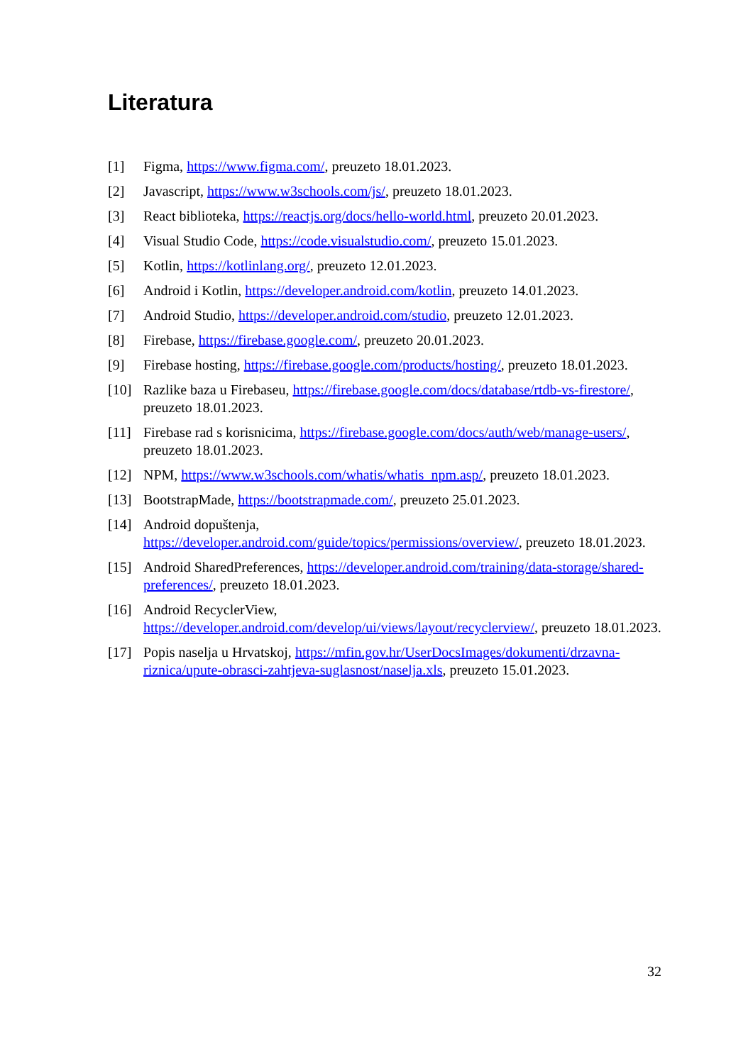Literatura
[1] Figma, https://www.figma.com/, preuzeto 18.01.2023.
[2] Javascript, https://www.w3schools.com/js/, preuzeto 18.01.2023.
[3] React biblioteka, https://reactjs.org/docs/hello-world.html, preuzeto 20.01.2023.
[4] Visual Studio Code, https://code.visualstudio.com/, preuzeto 15.01.2023.
[5] Kotlin, https://kotlinlang.org/, preuzeto 12.01.2023.
[6] Android i Kotlin, https://developer.android.com/kotlin, preuzeto 14.01.2023.
[7] Android Studio, https://developer.android.com/studio, preuzeto 12.01.2023.
[8] Firebase, https://firebase.google.com/, preuzeto 20.01.2023.
[9] Firebase hosting, https://firebase.google.com/products/hosting/, preuzeto 18.01.2023.
[10] Razlike baza u Firebaseu, https://firebase.google.com/docs/database/rtdb-vs-firestore/, preuzeto 18.01.2023.
[11] Firebase rad s korisnicima, https://firebase.google.com/docs/auth/web/manage-users/, preuzeto 18.01.2023.
[12] NPM, https://www.w3schools.com/whatis/whatis_npm.asp/, preuzeto 18.01.2023.
[13] BootstrapMade, https://bootstrapmade.com/, preuzeto 25.01.2023.
[14] Android dopuštenja,
https://developer.android.com/guide/topics/permissions/overview/, preuzeto 18.01.2023.
[15] Android SharedPreferences, https://developer.android.com/training/data-storage/shared-preferences/, preuzeto 18.01.2023.
[16] Android RecyclerView,
https://developer.android.com/develop/ui/views/layout/recyclerview/, preuzeto 18.01.2023.
[17] Popis naselja u Hrvatskoj, https://mfin.gov.hr/UserDocsImages/dokumenti/drzavna-riznica/upute-obrasci-zahtjeva-suglasnost/naselja.xls, preuzeto 15.01.2023.
32